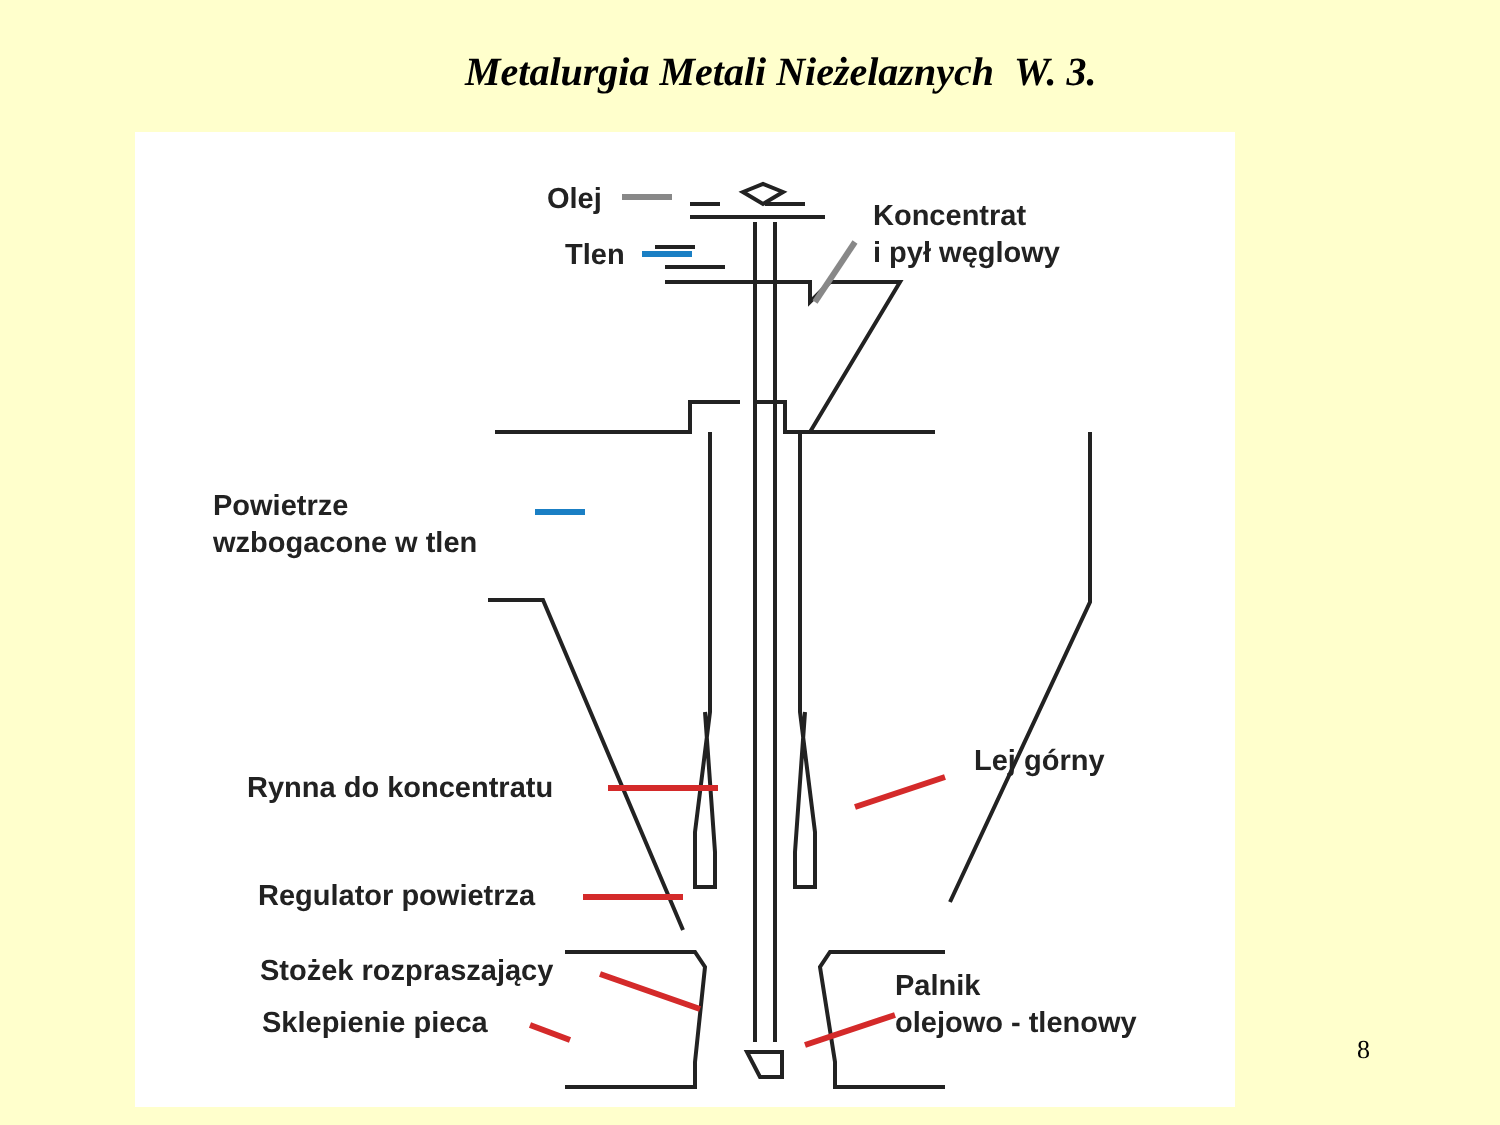Metalurgia Metali Nieżelaznych W. 3.
Olej
Tlen
Koncentrat
i pył węglowy
Powietrze
wzbogacone w tlen
Rynna do koncentratu
Lej górny
Regulator powietrza
Stożek rozpraszający
Sklepienie pieca
Palnik
olejowo - tlenowy
8